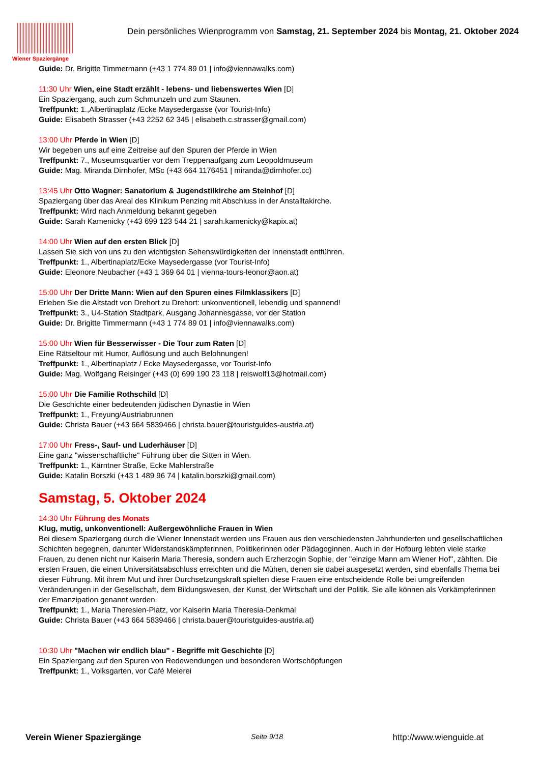Wiener Spaziergänge
Dein persönliches Wienprogramm von Samstag, 21. September 2024 bis Montag, 21. Oktober 2024
Guide: Dr. Brigitte Timmermann (+43 1 774 89 01 | info@viennawalks.com)
11:30 Uhr Wien, eine Stadt erzählt - lebens- und liebenswertes Wien [D]
Ein Spaziergang, auch zum Schmunzeln und zum Staunen.
Treffpunkt: 1.,Albertinaplatz /Ecke Maysedergasse (vor Tourist-Info)
Guide: Elisabeth Strasser (+43 2252 62 345 | elisabeth.c.strasser@gmail.com)
13:00 Uhr Pferde in Wien [D]
Wir begeben uns auf eine Zeitreise auf den Spuren der Pferde in Wien
Treffpunkt: 7., Museumsquartier vor dem Treppenaufgang zum Leopoldmuseum
Guide: Mag. Miranda Dirnhofer, MSc (+43 664 1176451 | miranda@dirnhofer.cc)
13:45 Uhr Otto Wagner: Sanatorium & Jugendstilkirche am Steinhof [D]
Spaziergang über das Areal des Klinikum Penzing mit Abschluss in der Anstalltakirche.
Treffpunkt: Wird nach Anmeldung bekannt gegeben
Guide: Sarah Kamenicky (+43 699 123 544 21 | sarah.kamenicky@kapix.at)
14:00 Uhr Wien auf den ersten Blick [D]
Lassen Sie sich von uns zu den wichtigsten Sehenswürdigkeiten der Innenstadt entführen.
Treffpunkt: 1., Albertinaplatz/Ecke Maysedergasse (vor Tourist-Info)
Guide: Eleonore Neubacher (+43 1 369 64 01 | vienna-tours-leonor@aon.at)
15:00 Uhr Der Dritte Mann: Wien auf den Spuren eines Filmklassikers [D]
Erleben Sie die Altstadt von Drehort zu Drehort: unkonventionell, lebendig und spannend!
Treffpunkt: 3., U4-Station Stadtpark, Ausgang Johannesgasse, vor der Station
Guide: Dr. Brigitte Timmermann (+43 1 774 89 01 | info@viennawalks.com)
15:00 Uhr Wien für Besserwisser - Die Tour zum Raten [D]
Eine Rätseltour mit Humor, Auflösung und auch Belohnungen!
Treffpunkt: 1., Albertinaplatz / Ecke Maysedergasse, vor Tourist-Info
Guide: Mag. Wolfgang Reisinger (+43 (0) 699 190 23 118 | reiswolf13@hotmail.com)
15:00 Uhr Die Familie Rothschild [D]
Die Geschichte einer bedeutenden jüdischen Dynastie in Wien
Treffpunkt: 1., Freyung/Austriabrunnen
Guide: Christa Bauer (+43 664 5839466 | christa.bauer@touristguides-austria.at)
17:00 Uhr Fress-, Sauf- und Luderhäuser [D]
Eine ganz "wissenschaftliche" Führung über die Sitten in Wien.
Treffpunkt: 1., Kärntner Straße, Ecke Mahlerstraße
Guide: Katalin Borszki (+43 1 489 96 74 | katalin.borszki@gmail.com)
Samstag, 5. Oktober 2024
14:30 Uhr Führung des Monats
Klug, mutig, unkonventionell: Außergewöhnliche Frauen in Wien
Bei diesem Spaziergang durch die Wiener Innenstadt werden uns Frauen aus den verschiedensten Jahrhunderten und gesellschaftlichen Schichten begegnen, darunter Widerstandskämpferinnen, Politikerinnen oder Pädagoginnen. Auch in der Hofburg lebten viele starke Frauen, zu denen nicht nur Kaiserin Maria Theresia, sondern auch Erzherzogin Sophie, der "einzige Mann am Wiener Hof", zählten. Die ersten Frauen, die einen Universitätsabschluss erreichten und die Mühen, denen sie dabei ausgesetzt werden, sind ebenfalls Thema bei dieser Führung. Mit ihrem Mut und ihrer Durchsetzungskraft spielten diese Frauen eine entscheidende Rolle bei umgreifenden Veränderungen in der Gesellschaft, dem Bildungswesen, der Kunst, der Wirtschaft und der Politik. Sie alle können als Vorkämpferinnen der Emanzipation genannt werden.
Treffpunkt: 1., Maria Theresien-Platz, vor Kaiserin Maria Theresia-Denkmal
Guide: Christa Bauer (+43 664 5839466 | christa.bauer@touristguides-austria.at)
10:30 Uhr "Machen wir endlich blau" - Begriffe mit Geschichte [D]
Ein Spaziergang auf den Spuren von Redewendungen und besonderen Wortschöpfungen
Treffpunkt: 1., Volksgarten, vor Café Meierei
Verein Wiener Spaziergänge Seite 9/18 http://www.wienguide.at